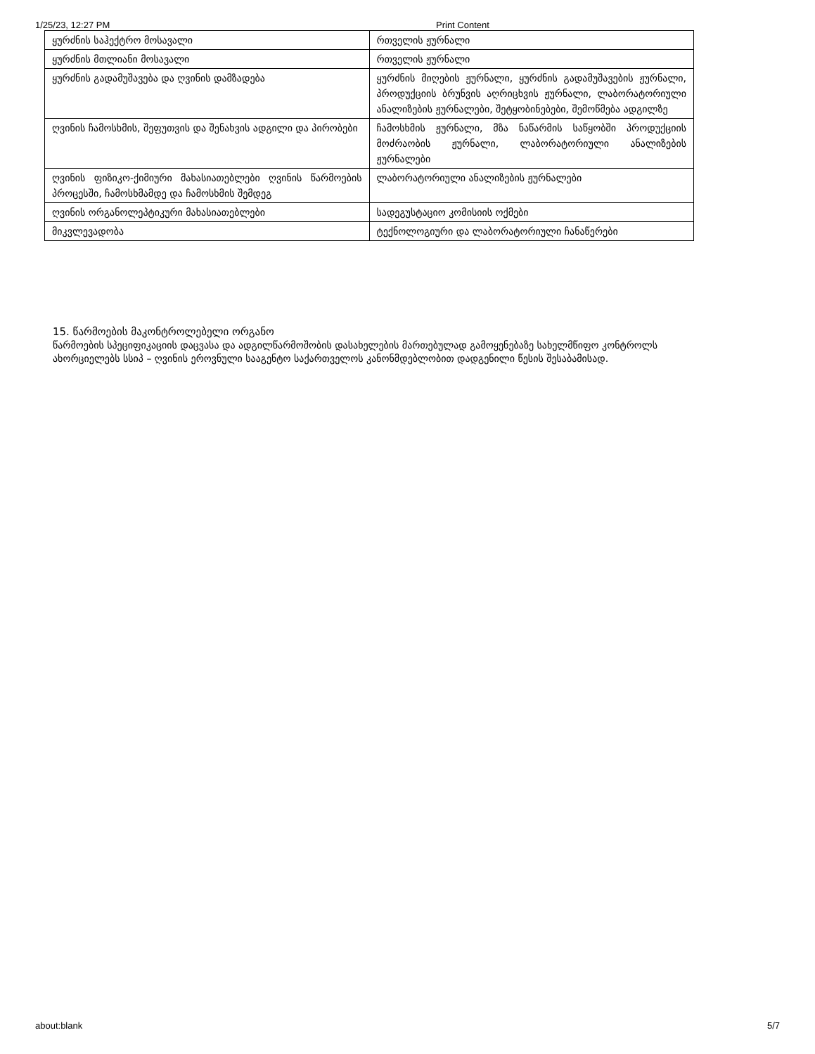1/25/23, 12:27 PM Print Content
| ყურძნის საჰექტრო მოსავალი | რთველის ჟურნალი |
| ყურძნის მთლიანი მოსავალი | რთველის ჟურნალი |
| ყურძნის გადამუშავება და ღვინის დამზადება | ყურძნის მიღების ჟურნალი, ყურძნის გადამუშავების ჟურნალი, პროდუქციის ბრუნვის აღრიცხვის ჟურნალი, ლაბორატორიული ანალიზების ჟურნალები, შეტყობინებები, შემოწმება ადგილზე |
| ღვინის ჩამოსხმის, შეფუთვის და შენახვის ადგილი და პირობები | ჩამოსხმის ჟურნალი, მზა ნაწარმის საწყობში პროდუქციის მოძრაობის ჟურნალი, ლაბორატორიული ანალიზების ჟურნალები |
| ღვინის ფიზიკო-ქიმიური მახასიათებლები ღვინის წარმოების პროცესში, ჩამოსხმამდე და ჩამოსხმის შემდეგ | ლაბორატორიული ანალიზების ჟურნალები |
| ღვინის ორგანოლეპტიკური მახასიათებლები | სადეგუსტაციო კომისიის ოქმები |
| მიკვლევადობა | ტექნოლოგიური და ლაბორატორიული ჩანაწერები |
15. წარმოების მაკონტროლებელი ორგანო
წარმოების სპეციფიკაციის დაცვასა და ადგილწარმოშობის დასახელების მართებულად გამოყენებაზე სახელმწიფო კონტროლს ახორციელებს სსიპ – ღვინის ეროვნული სააგენტო საქართველოს კანონმდებლობით დადგენილი წესის შესაბამისად.
about:blank 5/7